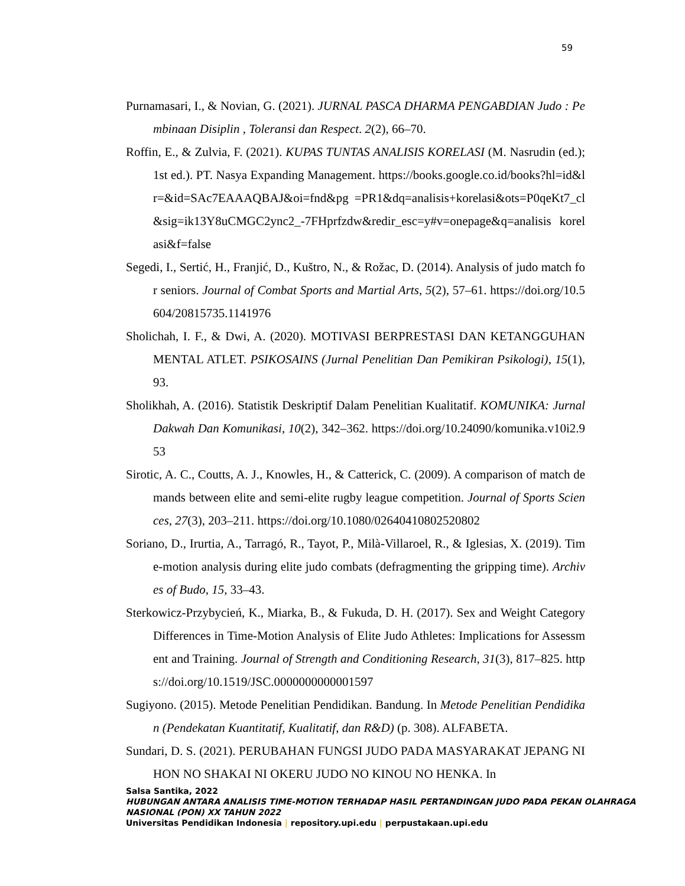59
Purnamasari, I., & Novian, G. (2021). JURNAL PASCA DHARMA PENGABDIAN Judo : Pembinaan Disiplin , Toleransi dan Respect. 2(2), 66–70.
Roffin, E., & Zulvia, F. (2021). KUPAS TUNTAS ANALISIS KORELASI (M. Nasrudin (ed.); 1st ed.). PT. Nasya Expanding Management. https://books.google.co.id/books?hl=id&lr=&id=SAc7EAAAQBAJ&oi=fnd&pg =PR1&dq=analisis+korelasi&ots=P0qeKt7_cl&sig=ik13Y8uCMGC2ync2_-7FHprfzdw&redir_esc=y#v=onepage&q=analisis korelasi&f=false
Segedi, I., Sertić, H., Franjić, D., Kuštro, N., & Rožac, D. (2014). Analysis of judo match for seniors. Journal of Combat Sports and Martial Arts, 5(2), 57–61. https://doi.org/10.5604/20815735.1141976
Sholichah, I. F., & Dwi, A. (2020). MOTIVASI BERPRESTASI DAN KETANGGUHAN MENTAL ATLET. PSIKOSAINS (Jurnal Penelitian Dan Pemikiran Psikologi), 15(1), 93.
Sholikhah, A. (2016). Statistik Deskriptif Dalam Penelitian Kualitatif. KOMUNIKA: Jurnal Dakwah Dan Komunikasi, 10(2), 342–362. https://doi.org/10.24090/komunika.v10i2.953
Sirotic, A. C., Coutts, A. J., Knowles, H., & Catterick, C. (2009). A comparison of match demands between elite and semi-elite rugby league competition. Journal of Sports Sciences, 27(3), 203–211. https://doi.org/10.1080/02640410802520802
Soriano, D., Irurtia, A., Tarragó, R., Tayot, P., Milà-Villaroel, R., & Iglesias, X. (2019). Time-motion analysis during elite judo combats (defragmenting the gripping time). Archives of Budo, 15, 33–43.
Sterkowicz-Przybycień, K., Miarka, B., & Fukuda, D. H. (2017). Sex and Weight Category Differences in Time-Motion Analysis of Elite Judo Athletes: Implications for Assessment and Training. Journal of Strength and Conditioning Research, 31(3), 817–825. https://doi.org/10.1519/JSC.0000000000001597
Sugiyono. (2015). Metode Penelitian Pendidikan. Bandung. In Metode Penelitian Pendidikan (Pendekatan Kuantitatif, Kualitatif, dan R&D) (p. 308). ALFABETA.
Sundari, D. S. (2021). PERUBAHAN FUNGSI JUDO PADA MASYARAKAT JEPANG NIHON NO SHAKAI NI OKERU JUDO NO KINOU NO HENKA. In
Salsa Santika, 2022
HUBUNGAN ANTARA ANALISIS TIME-MOTION TERHADAP HASIL PERTANDINGAN JUDO PADA PEKAN OLAHRAGA NASIONAL (PON) XX TAHUN 2022
Universitas Pendidikan Indonesia | repository.upi.edu | perpustakaan.upi.edu